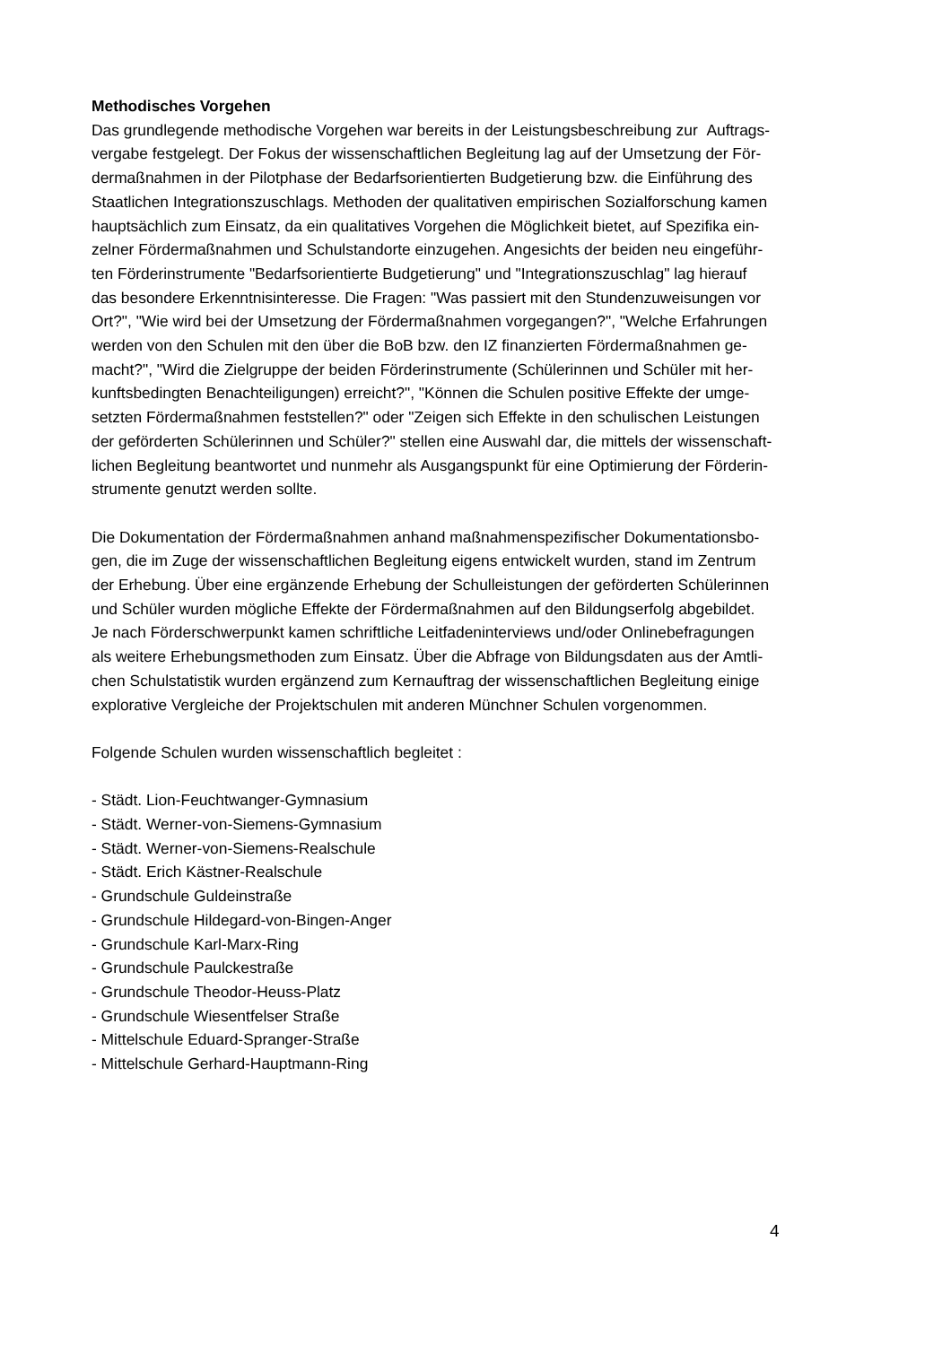Methodisches Vorgehen
Das grundlegende methodische Vorgehen war bereits in der Leistungsbeschreibung zur Auftrags-
vergabe festgelegt. Der Fokus der wissenschaftlichen Begleitung lag auf der Umsetzung der För-
dermaßnahmen in der Pilotphase der Bedarfsorientierten Budgetierung bzw. die Einführung des
Staatlichen Integrationszuschlags. Methoden der qualitativen empirischen Sozialforschung kamen
hauptsächlich zum Einsatz, da ein qualitatives Vorgehen die Möglichkeit bietet, auf Spezifika ein-
zelner Fördermaßnahmen und Schulstandorte einzugehen. Angesichts der beiden neu eingeführ-
ten Förderinstrumente "Bedarfsorientierte Budgetierung" und "Integrationszuschlag" lag hierauf
das besondere Erkenntnisinteresse. Die Fragen: "Was passiert mit den Stundenzuweisungen vor
Ort?", "Wie wird bei der Umsetzung der Fördermaßnahmen vorgegangen?", "Welche Erfahrungen
werden von den Schulen mit den über die BoB bzw. den IZ finanzierten Fördermaßnahmen ge-
macht?", "Wird die Zielgruppe der beiden Förderinstrumente (Schülerinnen und Schüler mit her-
kunftsbedingten Benachteiligungen) erreicht?", "Können die Schulen positive Effekte der umge-
setzten Fördermaßnahmen feststellen?" oder "Zeigen sich Effekte in den schulischen Leistungen
der geförderten Schülerinnen und Schüler?" stellen eine Auswahl dar, die mittels der wissenschaft-
lichen Begleitung beantwortet und nunmehr als Ausgangspunkt für eine Optimierung der Förderin-
strumente genutzt werden sollte.
Die Dokumentation der Fördermaßnahmen anhand maßnahmenspezifischer Dokumentationsbo-
gen, die im Zuge der wissenschaftlichen Begleitung eigens entwickelt wurden, stand im Zentrum
der Erhebung. Über eine ergänzende Erhebung der Schulleistungen der geförderten Schülerinnen
und Schüler wurden mögliche Effekte der Fördermaßnahmen auf den Bildungserfolg abgebildet.
Je nach Förderschwerpunkt kamen schriftliche Leitfadeninterviews und/oder Onlinebefragungen
als weitere Erhebungsmethoden zum Einsatz. Über die Abfrage von Bildungsdaten aus der Amtli-
chen Schulstatistik wurden ergänzend zum Kernauftrag der wissenschaftlichen Begleitung einige
explorative Vergleiche der Projektschulen mit anderen Münchner Schulen vorgenommen.
Folgende Schulen wurden wissenschaftlich begleitet :
- Städt. Lion-Feuchtwanger-Gymnasium
- Städt. Werner-von-Siemens-Gymnasium
- Städt. Werner-von-Siemens-Realschule
- Städt. Erich Kästner-Realschule
- Grundschule Guldeinstraße
- Grundschule Hildegard-von-Bingen-Anger
- Grundschule Karl-Marx-Ring
- Grundschule Paulckestraße
- Grundschule Theodor-Heuss-Platz
- Grundschule Wiesentfelser Straße
- Mittelschule Eduard-Spranger-Straße
- Mittelschule Gerhard-Hauptmann-Ring
4